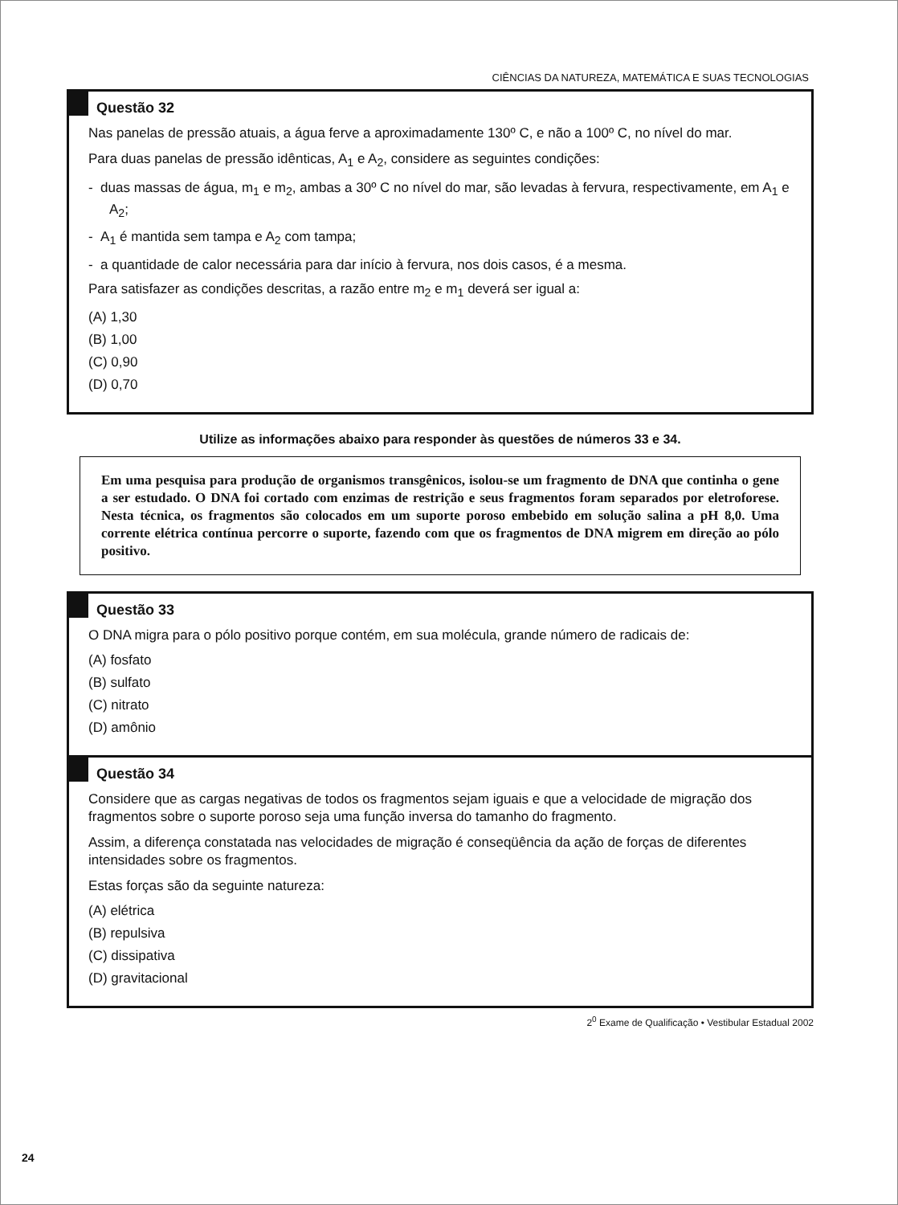CIÊNCIAS DA NATUREZA, MATEMÁTICA E SUAS TECNOLOGIAS
Questão 32
Nas panelas de pressão atuais, a água ferve a aproximadamente 130º C, e não a 100º C, no nível do mar.
Para duas panelas de pressão idênticas, A<sub>1</sub> e A<sub>2</sub>, considere as seguintes condições:
- duas massas de água, m<sub>1</sub> e m<sub>2</sub>, ambas a 30º C no nível do mar, são levadas à fervura, respectivamente, em A<sub>1</sub> e A<sub>2</sub>;
- A<sub>1</sub> é mantida sem tampa e A<sub>2</sub> com tampa;
- a quantidade de calor necessária para dar início à fervura, nos dois casos, é a mesma.
Para satisfazer as condições descritas, a razão entre m<sub>2</sub> e m<sub>1</sub> deverá ser igual a:
(A) 1,30
(B) 1,00
(C) 0,90
(D) 0,70
Utilize as informações abaixo para responder às questões de números 33 e 34.
Em uma pesquisa para produção de organismos transgênicos, isolou-se um fragmento de DNA que continha o gene a ser estudado. O DNA foi cortado com enzimas de restrição e seus fragmentos foram separados por eletroforese. Nesta técnica, os fragmentos são colocados em um suporte poroso embebido em solução salina a pH 8,0. Uma corrente elétrica contínua percorre o suporte, fazendo com que os fragmentos de DNA migrem em direção ao pólo positivo.
Questão 33
O DNA migra para o pólo positivo porque contém, em sua molécula, grande número de radicais de:
(A) fosfato
(B) sulfato
(C) nitrato
(D) amônio
Questão 34
Considere que as cargas negativas de todos os fragmentos sejam iguais e que a velocidade de migração dos fragmentos sobre o suporte poroso seja uma função inversa do tamanho do fragmento.
Assim, a diferença constatada nas velocidades de migração é conseqüência da ação de forças de diferentes intensidades sobre os fragmentos.
Estas forças são da seguinte natureza:
(A) elétrica
(B) repulsiva
(C) dissipativa
(D) gravitacional
2<sup>0</sup> Exame de Qualificação • Vestibular Estadual 2002
24